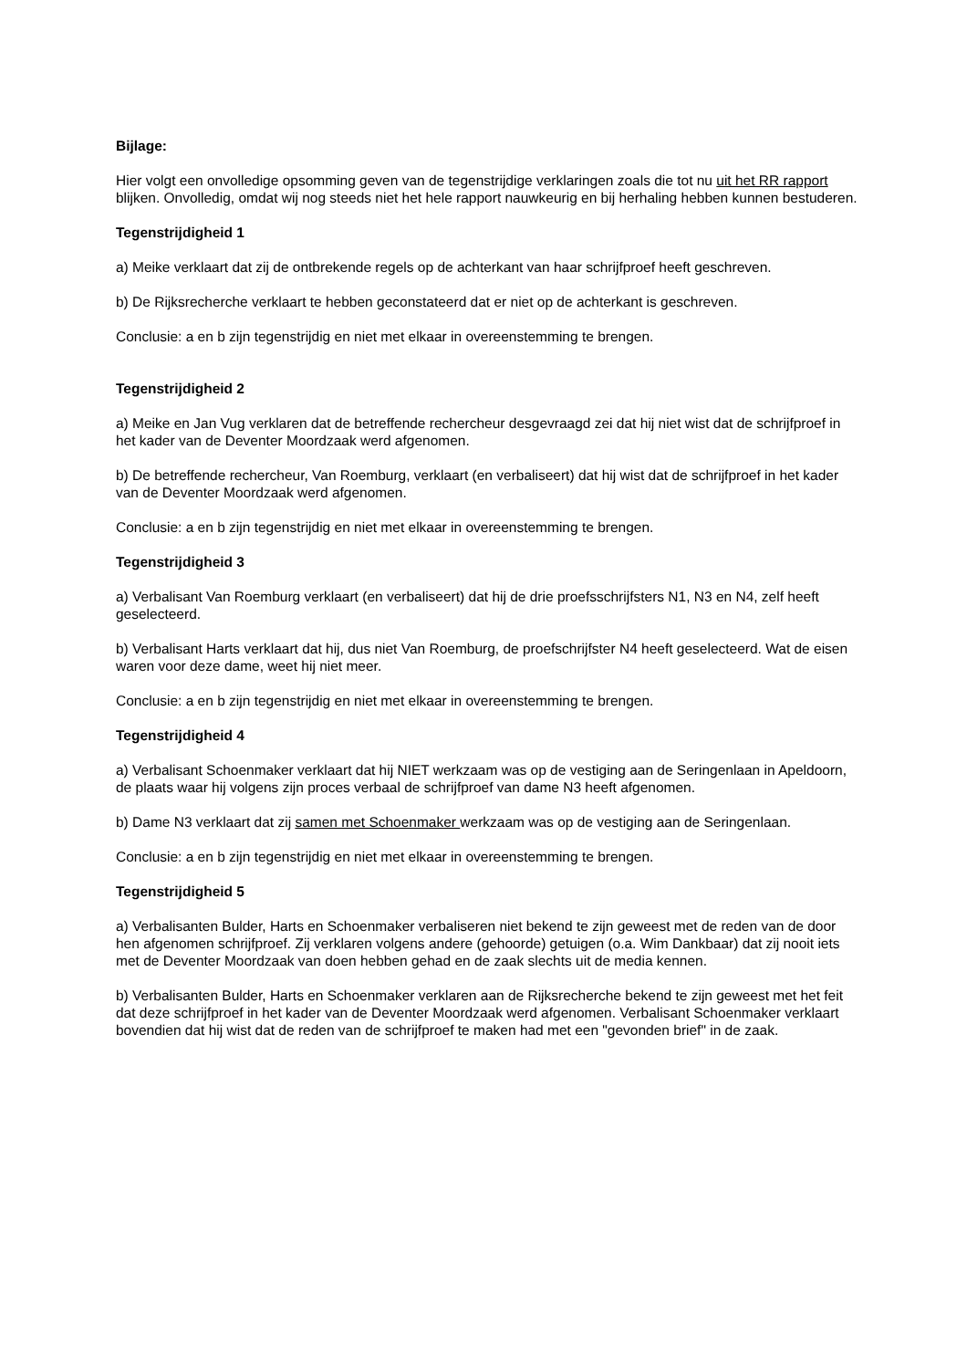Bijlage:
Hier volgt een onvolledige opsomming geven van de tegenstrijdige verklaringen zoals die tot nu uit het RR rapport blijken. Onvolledig, omdat wij nog steeds niet het hele rapport nauwkeurig en bij herhaling hebben kunnen bestuderen.
Tegenstrijdigheid 1
a) Meike verklaart dat zij de ontbrekende regels op de achterkant van haar schrijfproef heeft geschreven.
b) De Rijksrecherche verklaart te hebben geconstateerd dat er niet op de achterkant is geschreven.
Conclusie: a en b zijn tegenstrijdig en niet met elkaar in overeenstemming te brengen.
Tegenstrijdigheid 2
a) Meike en Jan Vug verklaren dat de betreffende rechercheur desgevraagd zei dat hij niet wist dat de schrijfproef in het kader van de Deventer Moordzaak werd afgenomen.
b) De betreffende rechercheur, Van Roemburg, verklaart (en verbaliseert) dat hij wist dat de schrijfproef in het kader van de Deventer Moordzaak werd afgenomen.
Conclusie: a en b zijn tegenstrijdig en niet met elkaar in overeenstemming te brengen.
Tegenstrijdigheid 3
a) Verbalisant Van Roemburg verklaart (en verbaliseert) dat hij de drie proefsschrijfsters N1, N3 en N4, zelf heeft geselecteerd.
b) Verbalisant Harts verklaart dat hij, dus niet Van Roemburg, de proefschrijfster N4 heeft geselecteerd. Wat de eisen waren voor deze dame, weet hij niet meer.
Conclusie: a en b zijn tegenstrijdig en niet met elkaar in overeenstemming te brengen.
Tegenstrijdigheid 4
a) Verbalisant Schoenmaker verklaart dat hij NIET werkzaam was op de vestiging aan de Seringenlaan in Apeldoorn, de plaats waar hij volgens zijn proces verbaal de schrijfproef van dame N3 heeft afgenomen.
b) Dame N3 verklaart dat zij samen met Schoenmaker werkzaam was op de vestiging aan de Seringenlaan.
Conclusie: a en b zijn tegenstrijdig en niet met elkaar in overeenstemming te brengen.
Tegenstrijdigheid 5
a) Verbalisanten Bulder, Harts en Schoenmaker verbaliseren niet bekend te zijn geweest met de reden van de door hen afgenomen schrijfproef. Zij verklaren volgens andere (gehoorde) getuigen (o.a. Wim Dankbaar) dat zij nooit iets met de Deventer Moordzaak van doen hebben gehad en de zaak slechts uit de media kennen.
b) Verbalisanten Bulder, Harts en Schoenmaker verklaren aan de Rijksrecherche bekend te zijn geweest met het feit dat deze schrijfproef in het kader van de Deventer Moordzaak werd afgenomen. Verbalisant Schoenmaker verklaart bovendien dat hij wist dat de reden van de schrijfproef te maken had met een "gevonden brief" in de zaak.